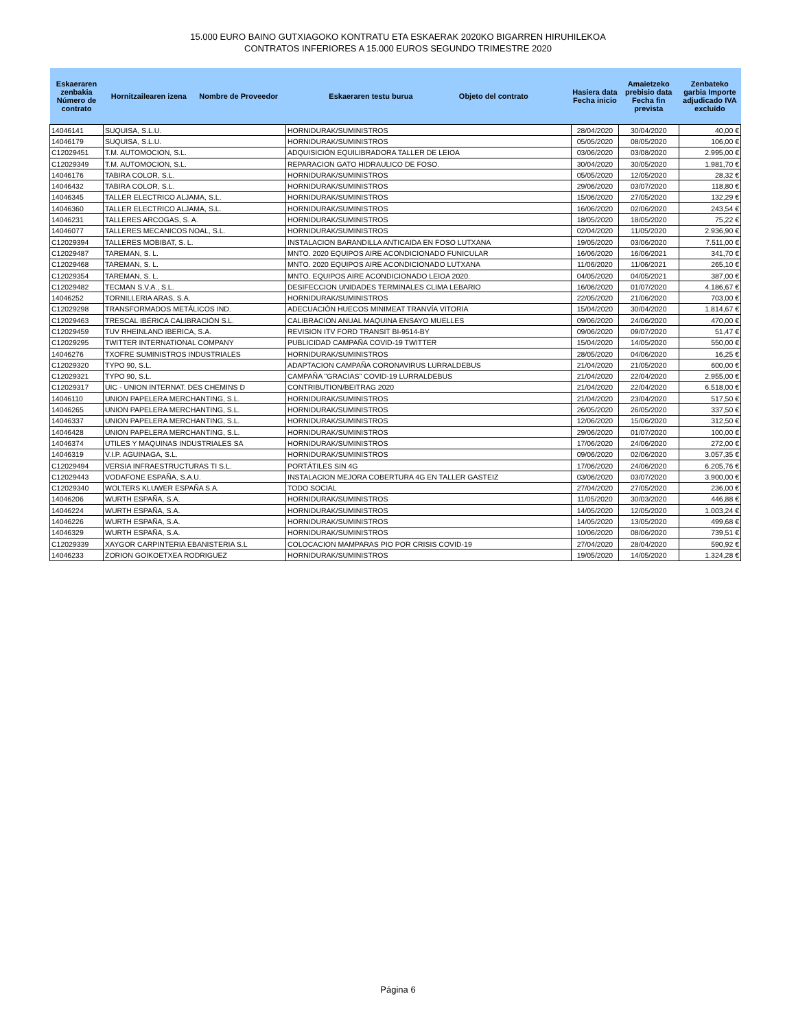15.000 EURO BAINO GUTXIAGOKO KONTRATU ETA ESKAERAK 2020KO BIGARREN HIRUHILEKOA
CONTRATOS INFERIORES A 15.000 EUROS SEGUNDO TRIMESTRE 2020
| Eskaeraren zenbakia Número de contrato | Hornitzailearen izena Nombre de Proveedor | Eskaeraren testu burua Objeto del contrato | Hasiera data Fecha inicio | Amaietzeko prebisio data Fecha fin prevista | Zenbateko garbia Importe adjudicado IVA excluído |
| --- | --- | --- | --- | --- | --- |
| 14046141 | SUQUISA, S.L.U. | HORNIDURAK/SUMINISTROS | 28/04/2020 | 30/04/2020 | 40,00 € |
| 14046179 | SUQUISA, S.L.U. | HORNIDURAK/SUMINISTROS | 05/05/2020 | 08/05/2020 | 106,00 € |
| C12029451 | T.M. AUTOMOCION, S.L. | ADQUISICIÓN EQUILIBRADORA TALLER DE LEIOA | 03/06/2020 | 03/08/2020 | 2.995,00 € |
| C12029349 | T.M. AUTOMOCION, S.L. | REPARACION GATO HIDRAULICO DE FOSO. | 30/04/2020 | 30/05/2020 | 1.981,70 € |
| 14046176 | TABIRA COLOR, S.L. | HORNIDURAK/SUMINISTROS | 05/05/2020 | 12/05/2020 | 28,32 € |
| 14046432 | TABIRA COLOR, S.L. | HORNIDURAK/SUMINISTROS | 29/06/2020 | 03/07/2020 | 118,80 € |
| 14046345 | TALLER ELECTRICO ALJAMA, S.L. | HORNIDURAK/SUMINISTROS | 15/06/2020 | 27/05/2020 | 132,29 € |
| 14046360 | TALLER ELECTRICO ALJAMA, S.L. | HORNIDURAK/SUMINISTROS | 16/06/2020 | 02/06/2020 | 243,54 € |
| 14046231 | TALLERES ARCOGAS, S. A. | HORNIDURAK/SUMINISTROS | 18/05/2020 | 18/05/2020 | 75,22 € |
| 14046077 | TALLERES MECANICOS NOAL, S.L. | HORNIDURAK/SUMINISTROS | 02/04/2020 | 11/05/2020 | 2.936,90 € |
| C12029394 | TALLERES MOBIBAT, S. L. | INSTALACION BARANDILLA ANTICAIDA EN FOSO LUTXANA | 19/05/2020 | 03/06/2020 | 7.511,00 € |
| C12029487 | TAREMAN, S. L. | MNTO. 2020 EQUIPOS AIRE ACONDICIONADO FUNICULAR | 16/06/2020 | 16/06/2021 | 341,70 € |
| C12029468 | TAREMAN, S. L. | MNTO. 2020 EQUIPOS AIRE ACONDICIONADO LUTXANA | 11/06/2020 | 11/06/2021 | 265,10 € |
| C12029354 | TAREMAN, S. L. | MNTO. EQUIPOS AIRE ACONDICIONADO LEIOA 2020. | 04/05/2020 | 04/05/2021 | 387,00 € |
| C12029482 | TECMAN S.V.A., S.L. | DESIFECCION UNIDADES TERMINALES CLIMA LEBARIO | 16/06/2020 | 01/07/2020 | 4.186,67 € |
| 14046252 | TORNILLERIA ARAS, S.A. | HORNIDURAK/SUMINISTROS | 22/05/2020 | 21/06/2020 | 703,00 € |
| C12029298 | TRANSFORMADOS METÁLICOS IND. | ADECUACIÓN HUECOS MINIMEAT TRANVÍA VITORIA | 15/04/2020 | 30/04/2020 | 1.814,67 € |
| C12029463 | TRESCAL IBÉRICA CALIBRACIÓN S.L. | CALIBRACION ANUAL MAQUINA ENSAYO MUELLES | 09/06/2020 | 24/06/2020 | 470,00 € |
| C12029459 | TUV RHEINLAND IBERICA, S.A. | REVISION ITV FORD TRANSIT BI-9514-BY | 09/06/2020 | 09/07/2020 | 51,47 € |
| C12029295 | TWITTER INTERNATIONAL COMPANY | PUBLICIDAD CAMPAÑA COVID-19 TWITTER | 15/04/2020 | 14/05/2020 | 550,00 € |
| 14046276 | TXOFRE SUMINISTROS INDUSTRIALES | HORNIDURAK/SUMINISTROS | 28/05/2020 | 04/06/2020 | 16,25 € |
| C12029320 | TYPO 90, S.L. | ADAPTACION CAMPAÑA CORONAVIRUS LURRALDEBUS | 21/04/2020 | 21/05/2020 | 600,00 € |
| C12029321 | TYPO 90, S.L. | CAMPAÑA "GRACIAS" COVID-19 LURRALDEBUS | 21/04/2020 | 22/04/2020 | 2.955,00 € |
| C12029317 | UIC - UNION INTERNAT. DES CHEMINS D | CONTRIBUTION/BEITRAG 2020 | 21/04/2020 | 22/04/2020 | 6.518,00 € |
| 14046110 | UNION PAPELERA MERCHANTING, S.L. | HORNIDURAK/SUMINISTROS | 21/04/2020 | 23/04/2020 | 517,50 € |
| 14046265 | UNION PAPELERA MERCHANTING, S.L. | HORNIDURAK/SUMINISTROS | 26/05/2020 | 26/05/2020 | 337,50 € |
| 14046337 | UNION PAPELERA MERCHANTING, S.L. | HORNIDURAK/SUMINISTROS | 12/06/2020 | 15/06/2020 | 312,50 € |
| 14046428 | UNION PAPELERA MERCHANTING, S.L. | HORNIDURAK/SUMINISTROS | 29/06/2020 | 01/07/2020 | 100,00 € |
| 14046374 | UTILES Y MAQUINAS INDUSTRIALES SA | HORNIDURAK/SUMINISTROS | 17/06/2020 | 24/06/2020 | 272,00 € |
| 14046319 | V.I.P. AGUINAGA, S.L. | HORNIDURAK/SUMINISTROS | 09/06/2020 | 02/06/2020 | 3.057,35 € |
| C12029494 | VERSIA INFRAESTRUCTURAS TI S.L. | PORTÁTILES SIN 4G | 17/06/2020 | 24/06/2020 | 6.205,76 € |
| C12029443 | VODAFONE ESPAÑA, S.A.U. | INSTALACION MEJORA COBERTURA 4G EN TALLER GASTEIZ | 03/06/2020 | 03/07/2020 | 3.900,00 € |
| C12029340 | WOLTERS KLUWER ESPAÑA S.A. | TODO SOCIAL | 27/04/2020 | 27/05/2020 | 236,00 € |
| 14046206 | WURTH ESPAÑA, S.A. | HORNIDURAK/SUMINISTROS | 11/05/2020 | 30/03/2020 | 446,88 € |
| 14046224 | WURTH ESPAÑA, S.A. | HORNIDURAK/SUMINISTROS | 14/05/2020 | 12/05/2020 | 1.003,24 € |
| 14046226 | WURTH ESPAÑA, S.A. | HORNIDURAK/SUMINISTROS | 14/05/2020 | 13/05/2020 | 499,68 € |
| 14046329 | WURTH ESPAÑA, S.A. | HORNIDURAK/SUMINISTROS | 10/06/2020 | 08/06/2020 | 739,51 € |
| C12029339 | XAYGOR CARPINTERIA EBANISTERIA S.L | COLOCACION MAMPARAS PIO POR CRISIS COVID-19 | 27/04/2020 | 28/04/2020 | 590,92 € |
| 14046233 | ZORION GOIKOETXEA RODRIGUEZ | HORNIDURAK/SUMINISTROS | 19/05/2020 | 14/05/2020 | 1.324,28 € |
Página 6